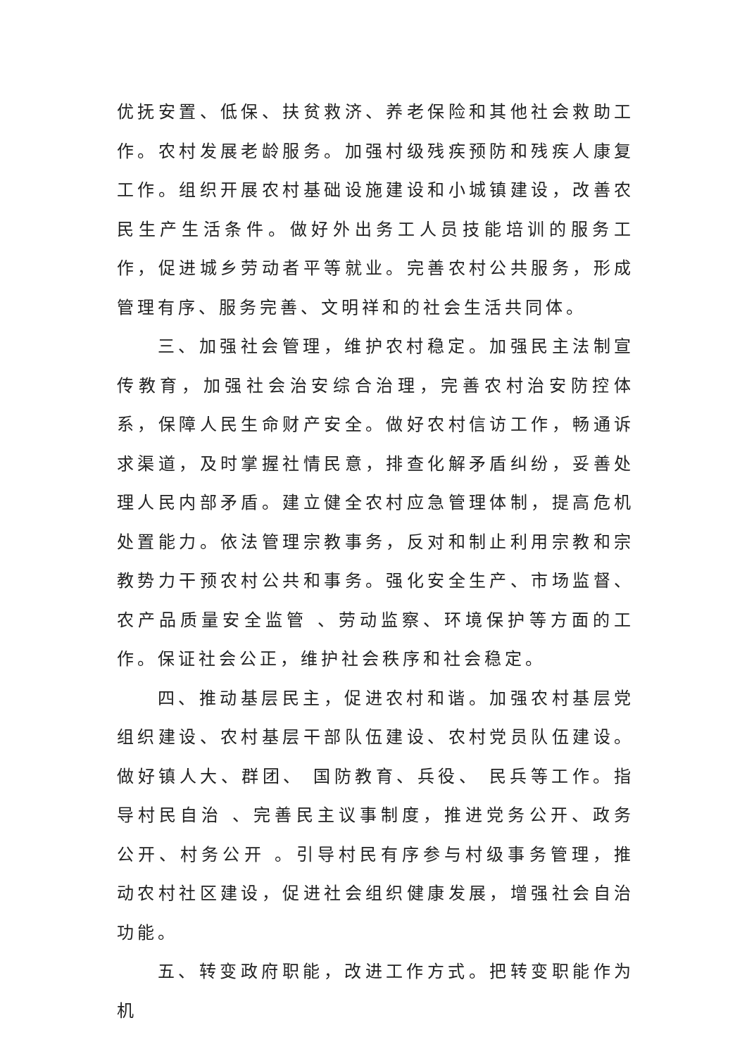优抚安置、低保、扶贫救济、养老保险和其他社会救助工作。农村发展老龄服务。加强村级残疾预防和残疾人康复工作。组织开展农村基础设施建设和小城镇建设，改善农民生产生活条件。做好外出务工人员技能培训的服务工作，促进城乡劳动者平等就业。完善农村公共服务，形成管理有序、服务完善、文明祥和的社会生活共同体。
三、加强社会管理，维护农村稳定。加强民主法制宣传教育，加强社会治安综合治理，完善农村治安防控体系，保障人民生命财产安全。做好农村信访工作，畅通诉求渠道，及时掌握社情民意，排查化解矛盾纠纷，妥善处理人民内部矛盾。建立健全农村应急管理体制，提高危机处置能力。依法管理宗教事务，反对和制止利用宗教和宗教势力干预农村公共和事务。强化安全生产、市场监督、农产品质量安全监管 、劳动监察、环境保护等方面的工作。保证社会公正，维护社会秩序和社会稳定。
四、推动基层民主，促进农村和谐。加强农村基层党组织建设、农村基层干部队伍建设、农村党员队伍建设。做好镇人大、群团、 国防教育、兵役、 民兵等工作。指导村民自治 、完善民主议事制度，推进党务公开、政务公开、村务公开 。引导村民有序参与村级事务管理，推动农村社区建设，促进社会组织健康发展，增强社会自治功能。
五、转变政府职能，改进工作方式。把转变职能作为机